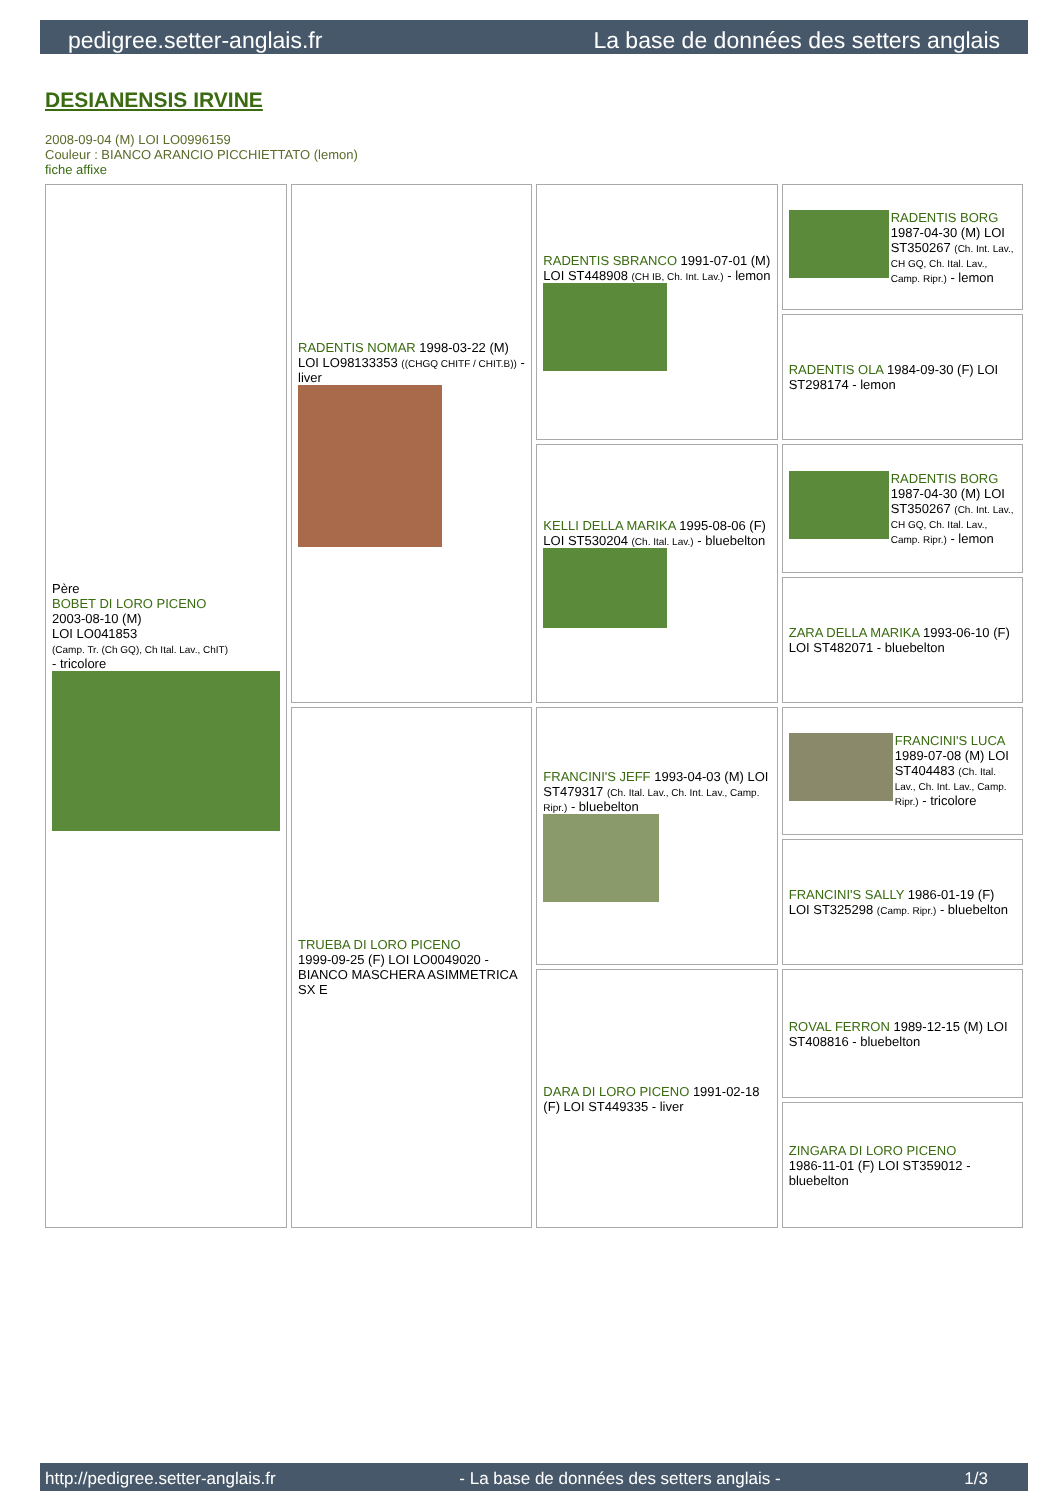pedigree.setter-anglais.fr La base de données des setters anglais
DESIANENSIS IRVINE
2008-09-04 (M) LOI LO0996159
Couleur : BIANCO ARANCIO PICCHIETTATO (lemon)
fiche affixe
| Père BOBET DI LORO PICENO 2003-08-10 (M) LOI LO041853 (Camp. Tr. (Ch GQ), Ch Ital. Lav., ChIT) - tricolore | RADENTIS NOMAR 1998-03-22 (M) LOI LO98133353 ((CHGQ CHITF / CHIT.B)) - liver | RADENTIS SBRANCO 1991-07-01 (M) LOI ST448908 (CH IB, Ch. Int. Lav.) - lemon | RADENTIS BORG 1987-04-30 (M) LOI ST350267 (Ch. Int. Lav., CH GQ, Ch. Ital. Lav., Camp. Ripr.) - lemon |
| | | | RADENTIS OLA 1984-09-30 (F) LOI ST298174 - lemon |
| | | KELLI DELLA MARIKA 1995-08-06 (F) LOI ST530204 (Ch. Ital. Lav.) - bluebelton | RADENTIS BORG 1987-04-30 (M) LOI ST350267 (Ch. Int. Lav., CH GQ, Ch. Ital. Lav., Camp. Ripr.) - lemon |
| | | | ZARA DELLA MARIKA 1993-06-10 (F) LOI ST482071 - bluebelton |
| | TRUEBA DI LORO PICENO 1999-09-25 (F) LOI LO0049020 - BIANCO MASCHERA ASIMMETRICA SX E | FRANCINI'S JEFF 1993-04-03 (M) LOI ST479317 (Ch. Ital. Lav., Ch. Int. Lav., Camp. Ripr.) - bluebelton | FRANCINI'S LUCA 1989-07-08 (M) LOI ST404483 (Ch. Ital. Lav., Ch. Int. Lav., Camp. Ripr.) - tricolore |
| | | | FRANCINI'S SALLY 1986-01-19 (F) LOI ST325298 (Camp. Ripr.) - bluebelton |
| | | DARA DI LORO PICENO 1991-02-18 (F) LOI ST449335 - liver | ROVAL FERRON 1989-12-15 (M) LOI ST408816 - bluebelton |
| | | | ZINGARA DI LORO PICENO 1986-11-01 (F) LOI ST359012 - bluebelton |
http://pedigree.setter-anglais.fr - La base de données des setters anglais - 1/3